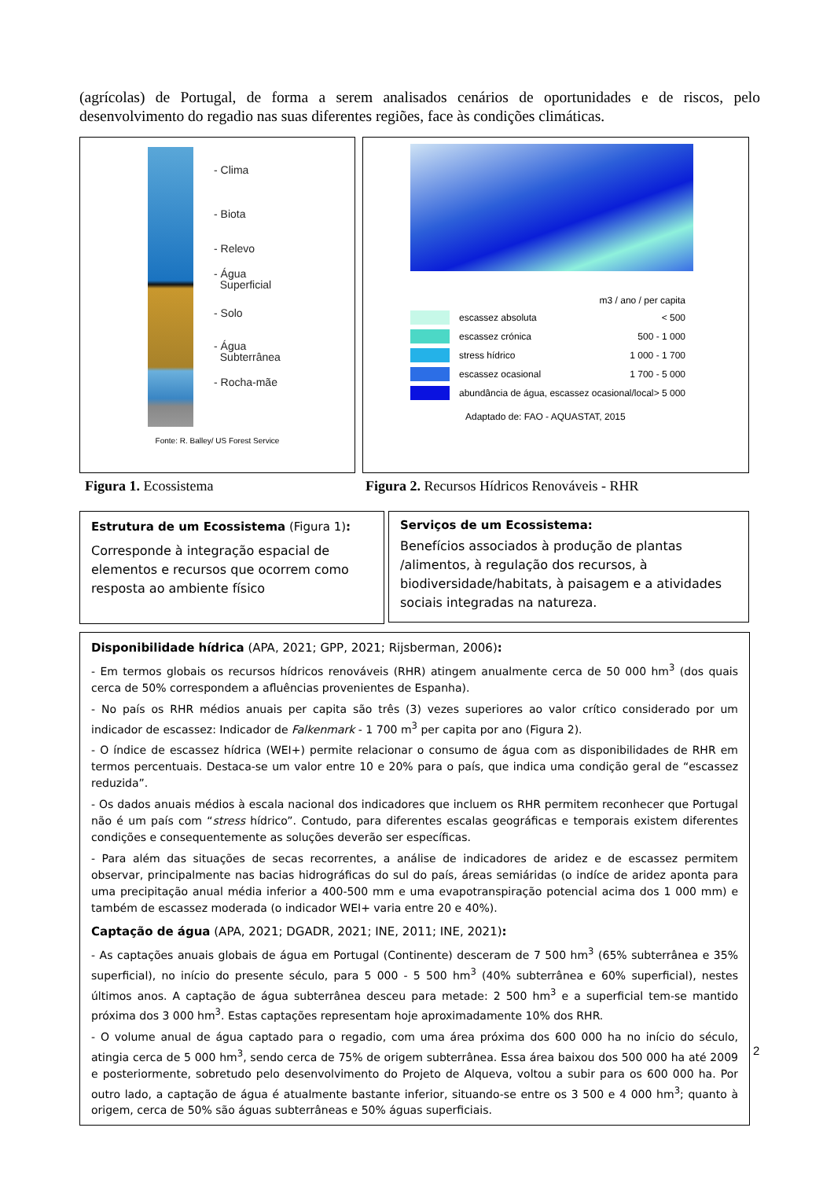(agrícolas) de Portugal, de forma a serem analisados cenários de oportunidades e de riscos, pelo desenvolvimento do regadio nas suas diferentes regiões, face às condições climáticas.
- Clima
- Biota
- Relevo
- Água
Superficial
- Solo
- Água
Subterrânea
- Rocha-mãe
Fonte: R. Balley/ US Forest Service
m3 / ano / per capita
escassez absoluta < 500
escassez crónica 500 - 1 000
stress hídrico 1 000 - 1 700
escassez ocasional 1 700 - 5 000
abundância de água, escassez ocasional/local > 5 000
Adaptado de: FAO - AQUASTAT, 2015
Figura 1. Ecossistema
Figura 2. Recursos Hídricos Renováveis - RHR
Estrutura de um Ecossistema (Figura 1):
Corresponde à integração espacial de elementos e recursos que ocorrem como resposta ao ambiente físico
Serviços de um Ecossistema:
Benefícios associados à produção de plantas /alimentos, à regulação dos recursos, à biodiversidade/habitats, à paisagem e a atividades sociais integradas na natureza.
Disponibilidade hídrica (APA, 2021; GPP, 2021; Rijsberman, 2006):
- Em termos globais os recursos hídricos renováveis (RHR) atingem anualmente cerca de 50 000 hm<sup>3</sup> (dos quais cerca de 50% correspondem a afluências provenientes de Espanha).
- No país os RHR médios anuais per capita são três (3) vezes superiores ao valor crítico considerado por um indicador de escassez: Indicador de Falkenmark - 1 700 m<sup>3</sup> per capita por ano (Figura 2).
- O índice de escassez hídrica (WEI+) permite relacionar o consumo de água com as disponibilidades de RHR em termos percentuais. Destaca-se um valor entre 10 e 20% para o país, que indica uma condição geral de “escassez reduzida”.
- Os dados anuais médios à escala nacional dos indicadores que incluem os RHR permitem reconhecer que Portugal não é um país com “stress hídrico”. Contudo, para diferentes escalas geográficas e temporais existem diferentes condições e consequentemente as soluções deverão ser específicas.
- Para além das situações de secas recorrentes, a análise de indicadores de aridez e de escassez permitem observar, principalmente nas bacias hidrográficas do sul do país, áreas semiáridas (o indíce de aridez aponta para uma precipitação anual média inferior a 400-500 mm e uma evapotranspiração potencial acima dos 1 000 mm) e também de escassez moderada (o indicador WEI+ varia entre 20 e 40%).
Captação de água (APA, 2021; DGADR, 2021; INE, 2011; INE, 2021):
- As captações anuais globais de água em Portugal (Continente) desceram de 7 500 hm<sup>3</sup> (65% subterrânea e 35% superficial), no início do presente século, para 5 000 - 5 500 hm<sup>3</sup> (40% subterrânea e 60% superficial), nestes últimos anos. A captação de água subterrânea desceu para metade: 2 500 hm<sup>3</sup> e a superficial tem-se mantido próxima dos 3 000 hm<sup>3</sup>. Estas captações representam hoje aproximadamente 10% dos RHR.
- O volume anual de água captado para o regadio, com uma área próxima dos 600 000 ha no início do século, atingia cerca de 5 000 hm<sup>3</sup>, sendo cerca de 75% de origem subterrânea. Essa área baixou dos 500 000 ha até 2009 e posteriormente, sobretudo pelo desenvolvimento do Projeto de Alqueva, voltou a subir para os 600 000 ha. Por outro lado, a captação de água é atualmente bastante inferior, situando-se entre os 3 500 e 4 000 hm<sup>3</sup>; quanto à origem, cerca de 50% são águas subterrâneas e 50% águas superficiais.
2